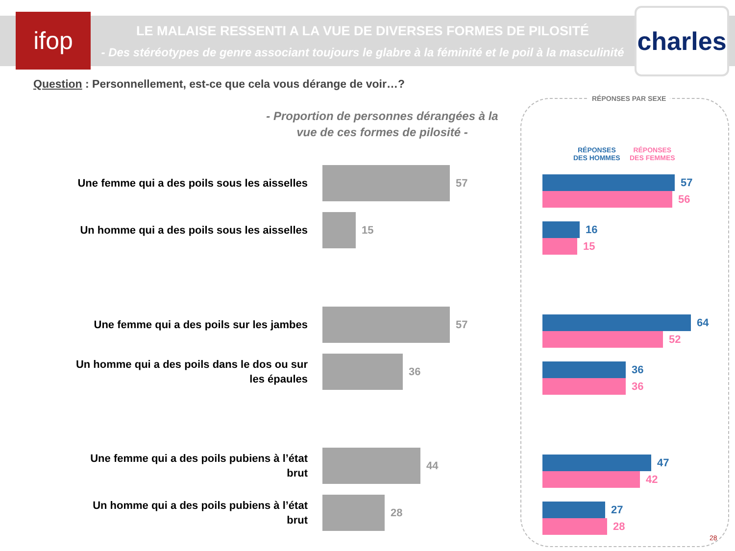ifop
LE MALAISE RESSENTI A LA VUE DE DIVERSES FORMES DE PILOSITÉ
- Des stéréotypes de genre associant toujours le glabre à la féminité et le poil à la masculinité -
charles
Question : Personnellement, est-ce que cela vous dérange de voir…?
- Proportion de personnes dérangées à la vue de ces formes de pilosité -
Une femme qui a des poils sous les aisselles
57
Un homme qui a des poils sous les aisselles
15
Une femme qui a des poils sur les jambes
57
Un homme qui a des poils dans le dos ou sur les épaules
36
Une femme qui a des poils pubiens à l’état brut
44
Un homme qui a des poils pubiens à l’état brut
28
RÉPONSES PAR SEXE
RÉPONSES
DES HOMMES
RÉPONSES
DES FEMMES
57
56
16
15
64
52
36
36
47
42
27
28
28